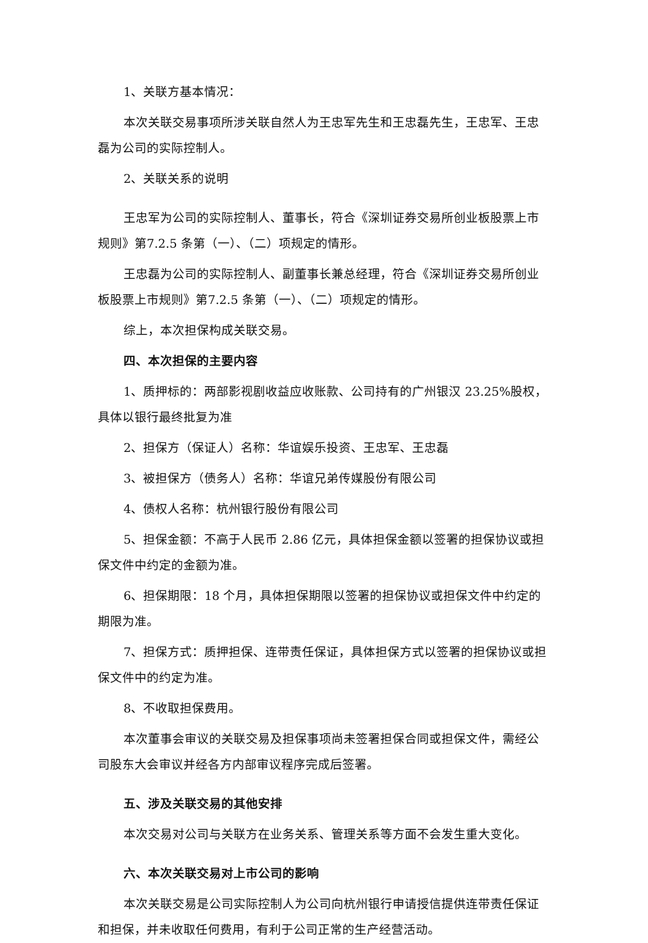1、关联方基本情况：
本次关联交易事项所涉关联自然人为王忠军先生和王忠磊先生，王忠军、王忠磊为公司的实际控制人。
2、关联关系的说明
王忠军为公司的实际控制人、董事长，符合《深圳证券交易所创业板股票上市规则》第7.2.5 条第（一）、（二）项规定的情形。
王忠磊为公司的实际控制人、副董事长兼总经理，符合《深圳证券交易所创业板股票上市规则》第7.2.5 条第（一）、（二）项规定的情形。
综上，本次担保构成关联交易。
四、本次担保的主要内容
1、质押标的：两部影视剧收益应收账款、公司持有的广州银汉 23.25%股权，具体以银行最终批复为准
2、担保方（保证人）名称：华谊娱乐投资、王忠军、王忠磊
3、被担保方（债务人）名称：华谊兄弟传媒股份有限公司
4、债权人名称：杭州银行股份有限公司
5、担保金额：不高于人民币 2.86 亿元，具体担保金额以签署的担保协议或担保文件中约定的金额为准。
6、担保期限：18 个月，具体担保期限以签署的担保协议或担保文件中约定的期限为准。
7、担保方式：质押担保、连带责任保证，具体担保方式以签署的担保协议或担保文件中的约定为准。
8、不收取担保费用。
本次董事会审议的关联交易及担保事项尚未签署担保合同或担保文件，需经公司股东大会审议并经各方内部审议程序完成后签署。
五、涉及关联交易的其他安排
本次交易对公司与关联方在业务关系、管理关系等方面不会发生重大变化。
六、本次关联交易对上市公司的影响
本次关联交易是公司实际控制人为公司向杭州银行申请授信提供连带责任保证和担保，并未收取任何费用，有利于公司正常的生产经营活动。